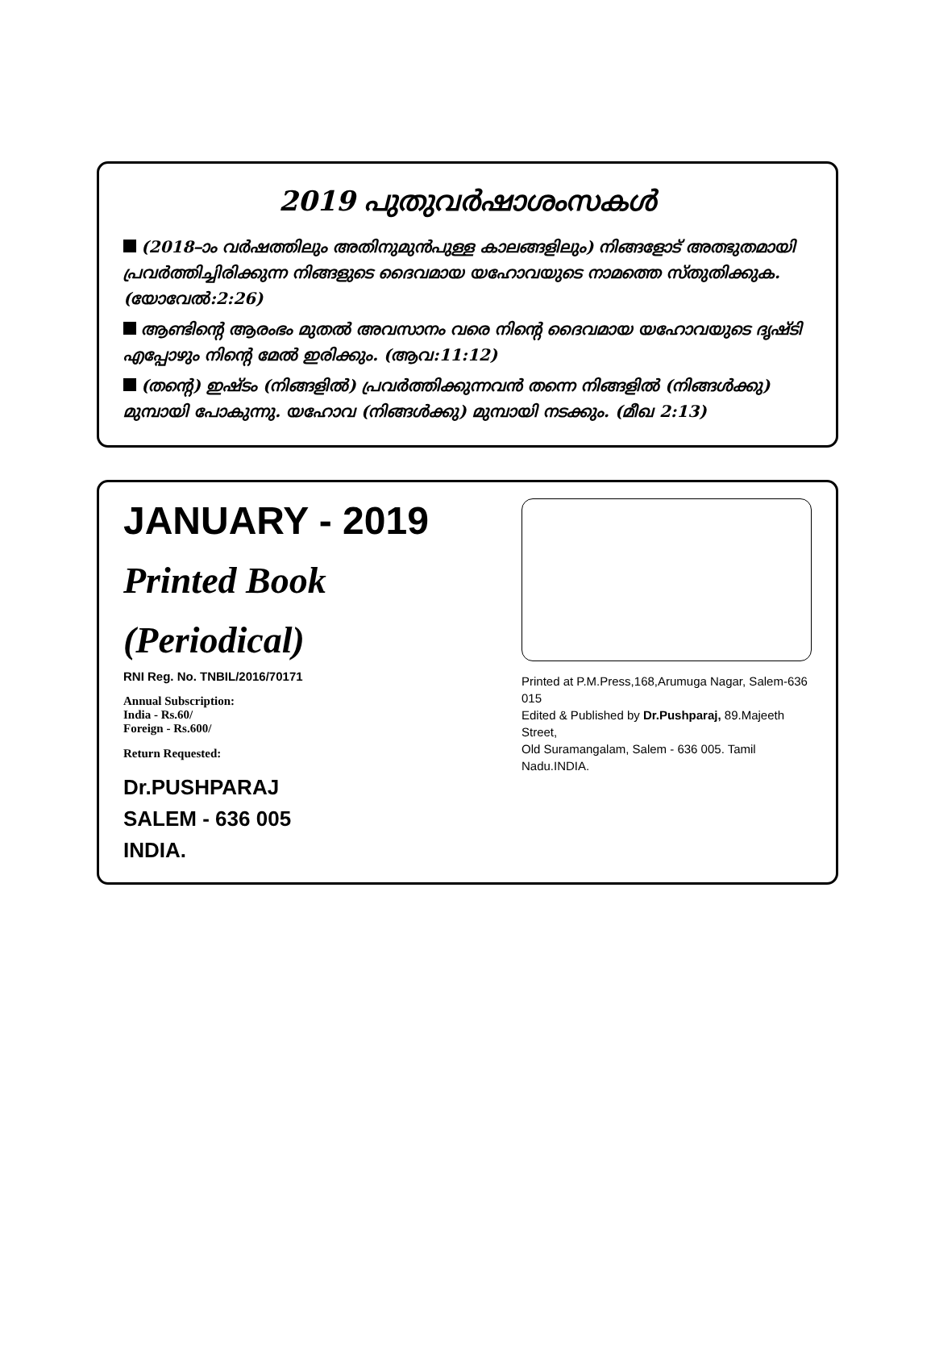2019 പുതുവർഷാശംസകൾ
(2018–ാം വർഷത്തിലും അതിനുമുൻപുള്ള കാലങ്ങളിലും) നിങ്ങളോട് അത്ഭുതമായി പ്രവർത്തിച്ചിരിക്കുന്ന നിങ്ങളുടെ ദൈവമായ യഹോവയുടെ നാമത്തെ സ്തുതിക്കുക. (യോവേൽ:2:26)
ആണ്ടിന്റെ ആരംഭം മുതൽ അവസാനം വരെ നിന്റെ ദൈവമായ യഹോവയുടെ ദൃഷ്ടി എപ്പോഴും നിന്റെ മേൽ ഇരിക്കും. (ആവ:11:12)
(തന്റെ) ഇഷ്ടം (നിങ്ങളിൽ) പ്രവർത്തിക്കുന്നവൻ തന്നെ നിങ്ങളിൽ (നിങ്ങൾക്കു) മുമ്പായി പോകുന്നു. യഹോവ (നിങ്ങൾക്കു) മുമ്പായി നടക്കും. (മീഖ 2:13)
JANUARY - 2019
Printed Book (Periodical)
RNI Reg. No. TNBIL/2016/70171
Annual Subscription:
India - Rs.60/
Foreign - Rs.600/
Return Requested:
Dr.PUSHPARAJ
SALEM - 636 005
INDIA.
Printed at P.M.Press,168,Arumuga Nagar, Salem-636 015
Edited & Published by Dr.Pushparaj, 89.Majeeth Street,
Old Suramangalam, Salem - 636 005. Tamil Nadu.INDIA.